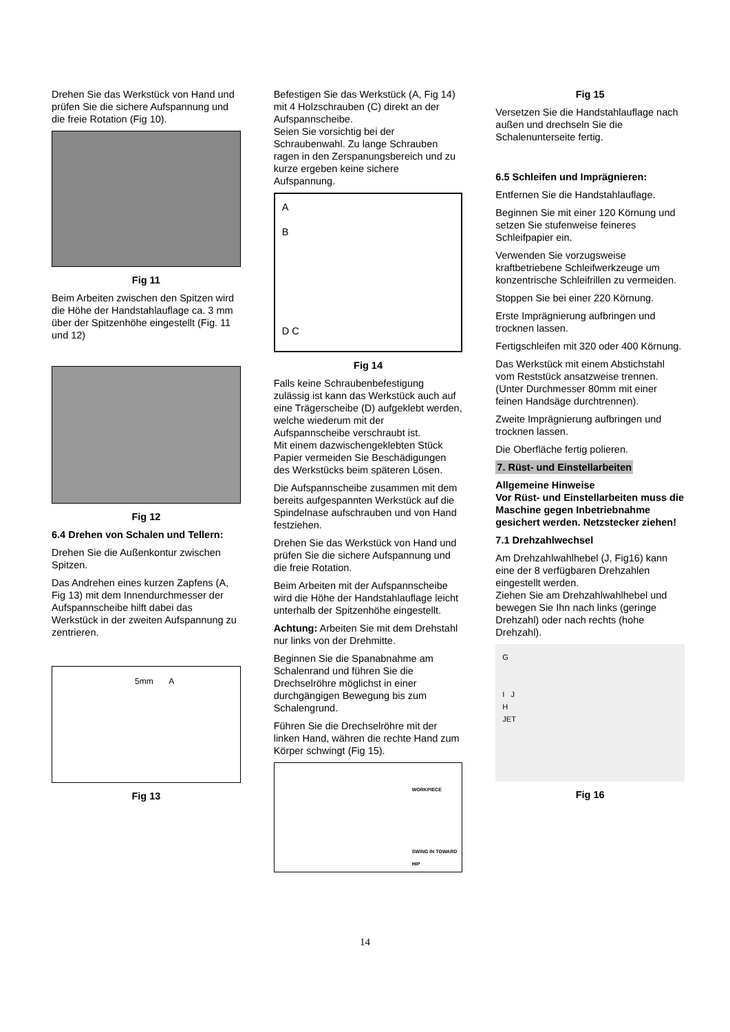Drehen Sie das Werkstück von Hand und prüfen Sie die sichere Aufspannung und die freie Rotation (Fig 10).
Fig 11
Beim Arbeiten zwischen den Spitzen wird die Höhe der Handstahlauflage ca. 3 mm über der Spitzenhöhe eingestellt (Fig. 11 und 12)
Fig 12
6.4 Drehen von Schalen und Tellern:
Drehen Sie die Außenkontur zwischen Spitzen.
Das Andrehen eines kurzen Zapfens (A, Fig 13) mit dem Innendurchmesser der Aufspannscheibe hilft dabei das Werkstück in der zweiten Aufspannung zu zentrieren.
5mm A
Fig 13
Befestigen Sie das Werkstück (A, Fig 14) mit 4 Holzschrauben (C) direkt an der Aufspannscheibe.
Seien Sie vorsichtig bei der Schraubenwahl. Zu lange Schrauben ragen in den Zerspanungsbereich und zu kurze ergeben keine sichere Aufspannung.
A
B
D C
Fig 14
Falls keine Schraubenbefestigung zulässig ist kann das Werkstück auch auf eine Trägerscheibe (D) aufgeklebt werden, welche wiederum mit der Aufspannscheibe verschraubt ist.
Mit einem dazwischengeklebten Stück Papier vermeiden Sie Beschädigungen des Werkstücks beim späteren Lösen.
Die Aufspannscheibe zusammen mit dem bereits aufgespannten Werkstück auf die Spindelnase aufschrauben und von Hand festziehen.
Drehen Sie das Werkstück von Hand und prüfen Sie die sichere Aufspannung und die freie Rotation.
Beim Arbeiten mit der Aufspannscheibe wird die Höhe der Handstahlauflage leicht unterhalb der Spitzenhöhe eingestellt.
Achtung: Arbeiten Sie mit dem Drehstahl nur links von der Drehmitte.
Beginnen Sie die Spanabnahme am Schalenrand und führen Sie die Drechselröhre möglichst in einer durchgängigen Bewegung bis zum Schalengrund.
Führen Sie die Drechselröhre mit der linken Hand, währen die rechte Hand zum Körper schwingt (Fig 15).
WORKPIECE
SWING IN TOWARD HIP
Fig 15
Versetzen Sie die Handstahlauflage nach außen und drechseln Sie die Schalenunterseite fertig.
6.5 Schleifen und Imprägnieren:
Entfernen Sie die Handstahlauflage.
Beginnen Sie mit einer 120 Körnung und setzen Sie stufenweise feineres Schleifpapier ein.
Verwenden Sie vorzugsweise kraftbetriebene Schleifwerkzeuge um konzentrische Schleifrillen zu vermeiden.
Stoppen Sie bei einer 220 Körnung.
Erste Imprägnierung aufbringen und trocknen lassen.
Fertigschleifen mit 320 oder 400 Körnung.
Das Werkstück mit einem Abstichstahl vom Reststück ansatzweise trennen.
(Unter Durchmesser 80mm mit einer feinen Handsäge durchtrennen).
Zweite Imprägnierung aufbringen und trocknen lassen.
Die Oberfläche fertig polieren.
7. Rüst- und Einstellarbeiten
Allgemeine Hinweise
Vor Rüst- und Einstellarbeiten muss die Maschine gegen Inbetriebnahme gesichert werden. Netzstecker ziehen!
7.1 Drehzahlwechsel
Am Drehzahlwahlhebel (J, Fig16) kann eine der 8 verfügbaren Drehzahlen eingestellt werden.
Ziehen Sie am Drehzahlwahlhebel und bewegen Sie Ihn nach links (geringe Drehzahl) oder nach rechts (hohe Drehzahl).
G
I J
H
JET
Fig 16
14